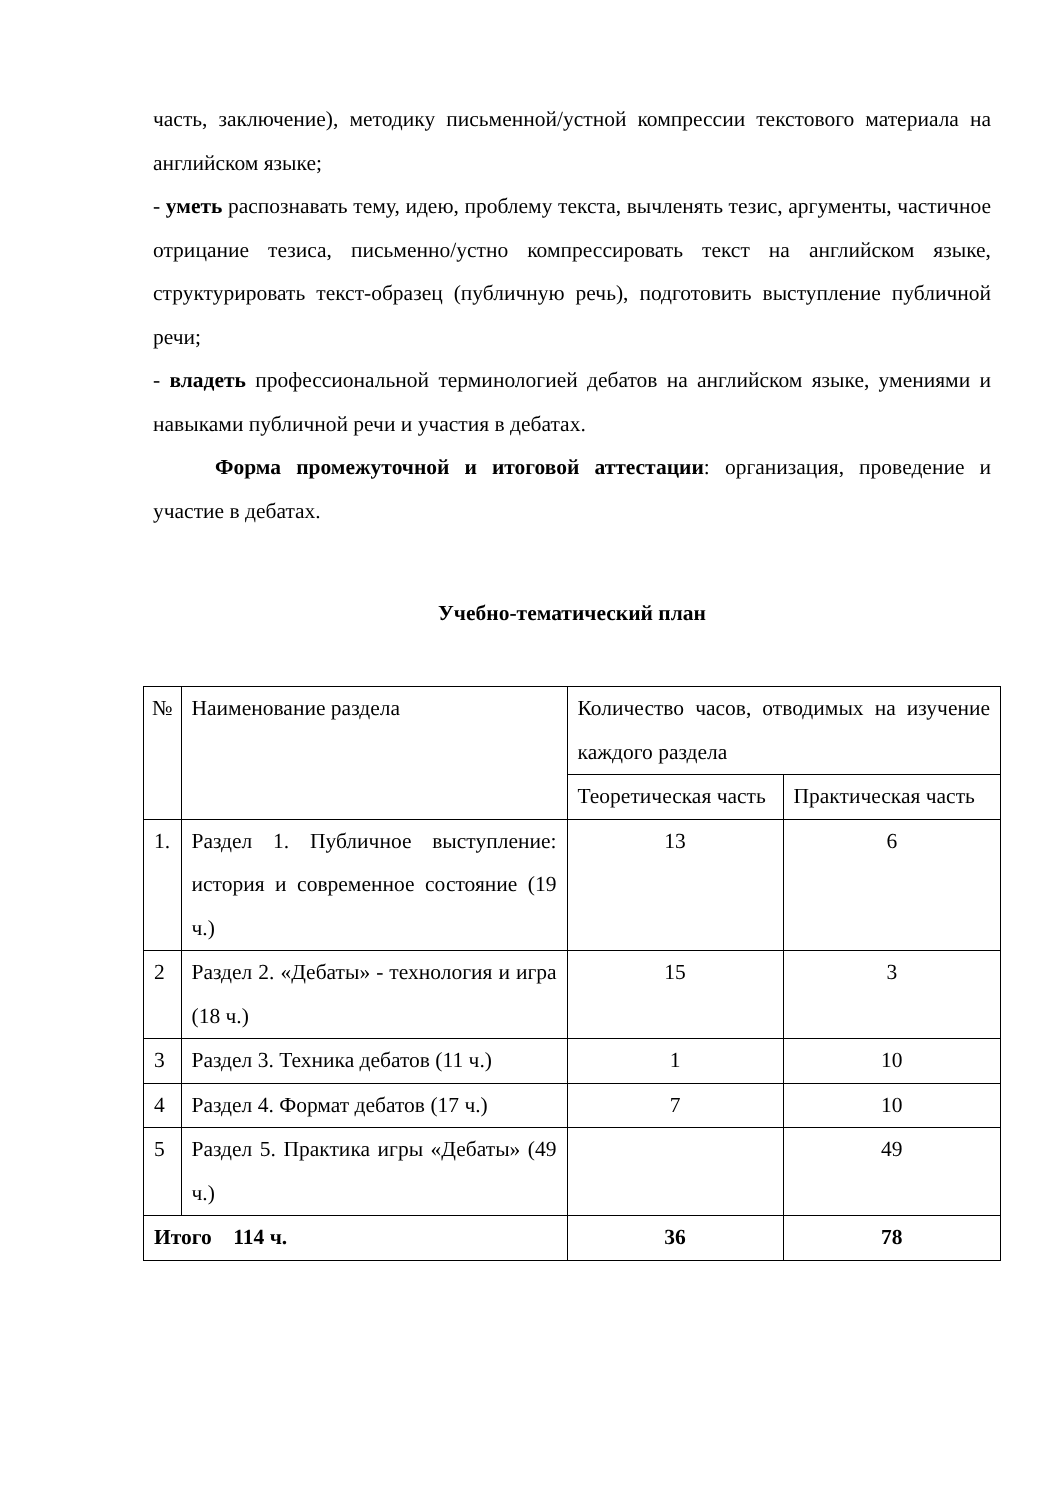часть, заключение), методику письменной/устной компрессии текстового материала на английском языке;
- уметь распознавать тему, идею, проблему текста, вычленять тезис, аргументы, частичное отрицание тезиса, письменно/устно компрессировать текст на английском языке, структурировать текст-образец (публичную речь), подготовить выступление публичной речи;
- владеть профессиональной терминологией дебатов на английском языке, умениями и навыками публичной речи и участия в дебатах.
Форма промежуточной и итоговой аттестации: организация, проведение и участие в дебатах.
Учебно-тематический план
| № | Наименование раздела | Количество часов, отводимых на изучение каждого раздела | |
| | | Теоретическая часть | Практическая часть |
| 1. | Раздел 1. Публичное выступление: история и современное состояние (19 ч.) | 13 | 6 |
| 2 | Раздел 2. «Дебаты» - технология и игра (18 ч.) | 15 | 3 |
| 3 | Раздел 3. Техника дебатов (11 ч.) | 1 | 10 |
| 4 | Раздел 4. Формат дебатов (17 ч.) | 7 | 10 |
| 5 | Раздел 5. Практика игры «Дебаты» (49 ч.) | | 49 |
| Итого 114 ч. | | 36 | 78 |